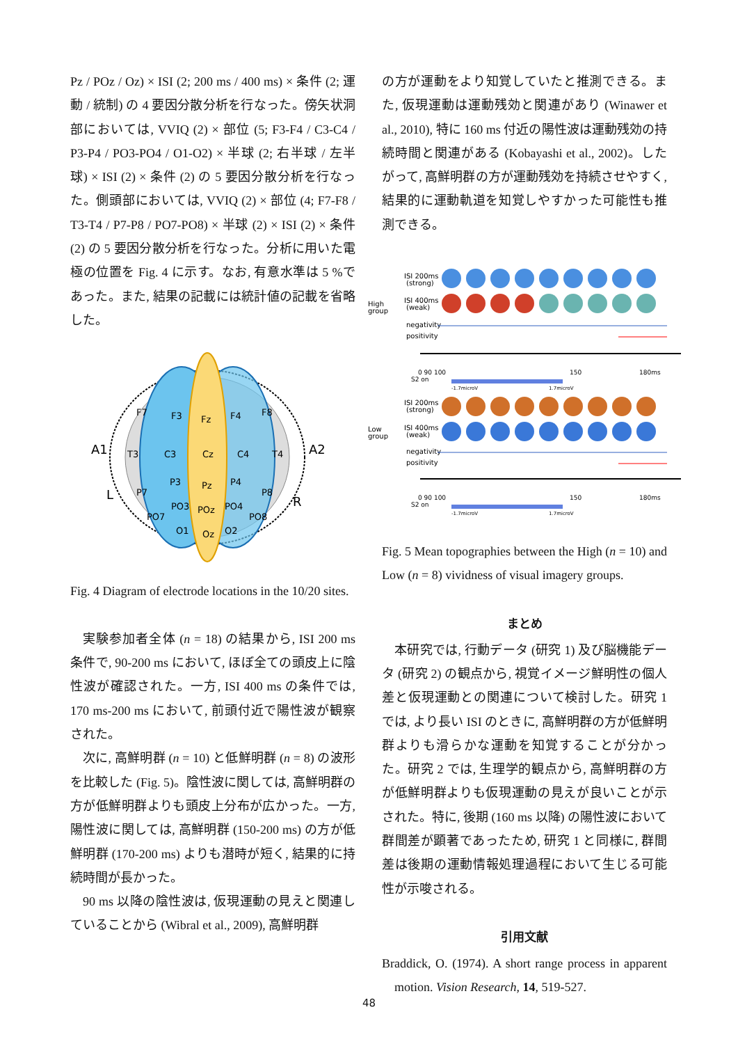Pz / POz / Oz) × ISI (2; 200 ms / 400 ms) × 条件 (2; 運動 / 統制) の 4 要因分散分析を行なった。傍矢状洞部においては, VVIQ (2) × 部位 (5; F3-F4 / C3-C4 / P3-P4 / PO3-PO4 / O1-O2) × 半球 (2; 右半球 / 左半球) × ISI (2) × 条件 (2) の 5 要因分散分析を行なった。側頭部においては, VVIQ (2) × 部位 (4; F7-F8 / T3-T4 / P7-P8 / PO7-PO8) × 半球 (2) × ISI (2) × 条件 (2) の 5 要因分散分析を行なった。分析に用いた電極の位置を Fig. 4 に示す。なお, 有意水準は 5 %であった。また, 結果の記載には統計値の記載を省略した。
A1
A2
L
R
F7
F3
Fz
F4
F8
T3
C3
Cz
C4
T4
P7
P3
Pz
P4
P8
PO7
PO3
POz
PO4
PO8
O1
Oz
O2
Fig. 4 Diagram of electrode locations in the 10/20 sites.
実験参加者全体 (n = 18) の結果から, ISI 200 ms 条件で, 90-200 ms において, ほぼ全ての頭皮上に陰性波が確認された。一方, ISI 400 ms の条件では, 170 ms-200 ms において, 前頭付近で陽性波が観察された。
次に, 高鮮明群 (n = 10) と低鮮明群 (n = 8) の波形を比較した (Fig. 5)。陰性波に関しては, 高鮮明群の方が低鮮明群よりも頭皮上分布が広かった。一方, 陽性波に関しては, 高鮮明群 (150-200 ms) の方が低鮮明群 (170-200 ms) よりも潜時が短く, 結果的に持続時間が長かった。
90 ms 以降の陰性波は, 仮現運動の見えと関連していることから (Wibral et al., 2009), 高鮮明群
の方が運動をより知覚していたと推測できる。また, 仮現運動は運動残効と関連があり (Winawer et al., 2010), 特に 160 ms 付近の陽性波は運動残効の持続時間と関連がある (Kobayashi et al., 2002)。したがって, 高鮮明群の方が運動残効を持続させやすく, 結果的に運動軌道を知覚しやすかった可能性も推測できる。
High
group
ISI 200ms
(strong)
ISI 400ms
(weak)
negativity
positivity
0 90 100
S2 on
150
180ms
-1.7microV
1.7microV
Low
group
ISI 200ms
(strong)
ISI 400ms
(weak)
negativity
positivity
0 90 100
S2 on
150
180ms
-1.7microV
1.7microV
Fig. 5 Mean topographies between the High (n = 10) and Low (n = 8) vividness of visual imagery groups.
まとめ
本研究では, 行動データ (研究 1) 及び脳機能データ (研究 2) の観点から, 視覚イメージ鮮明性の個人差と仮現運動との関連について検討した。研究 1 では, より長い ISI のときに, 高鮮明群の方が低鮮明群よりも滑らかな運動を知覚することが分かった。研究 2 では, 生理学的観点から, 高鮮明群の方が低鮮明群よりも仮現運動の見えが良いことが示された。特に, 後期 (160 ms 以降) の陽性波において群間差が顕著であったため, 研究 1 と同様に, 群間差は後期の運動情報処理過程において生じる可能性が示唆される。
引用文献
Braddick, O. (1974). A short range process in apparent motion. Vision Research, 14, 519-527.
48